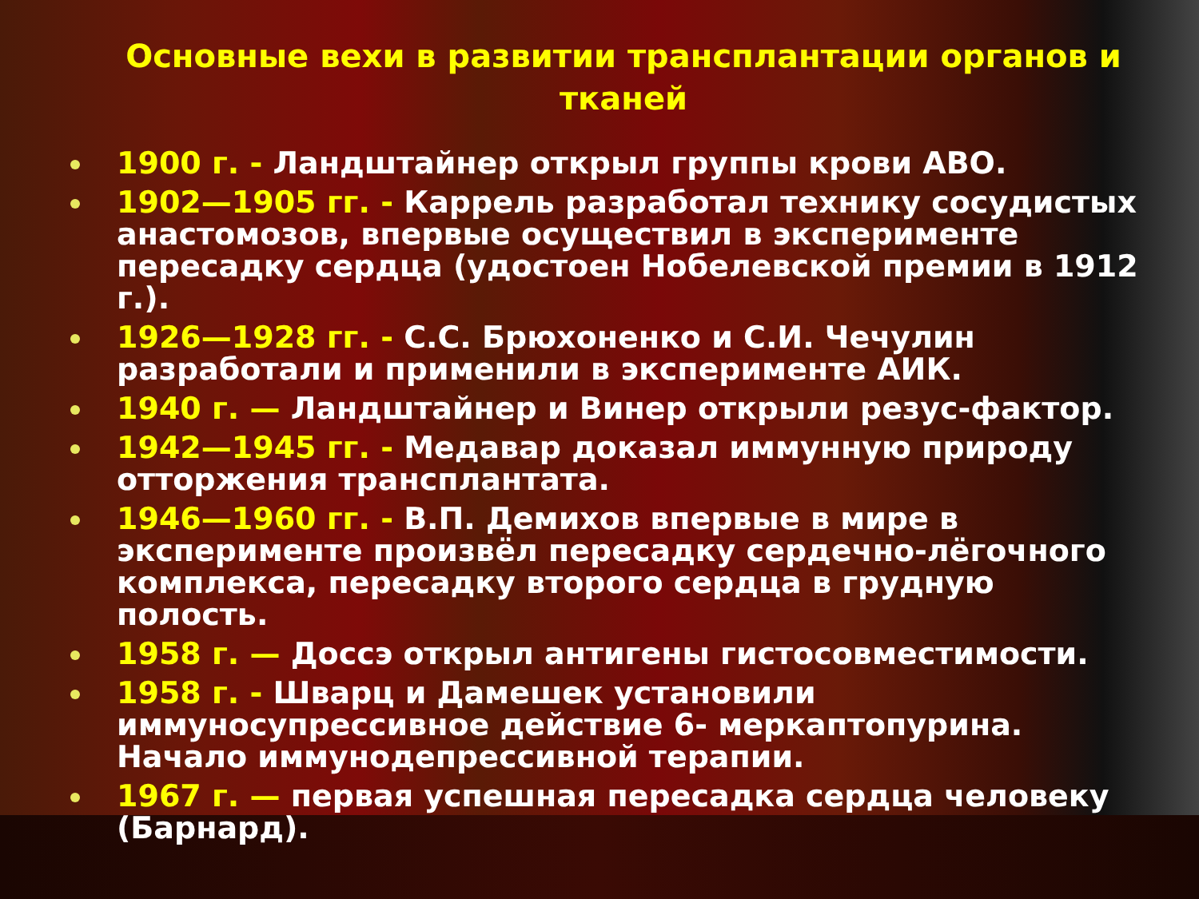Основные вехи в развитии трансплантации органов и тканей
1900 г. - Ландштайнер открыл группы крови АВО.
1902—1905 гг. - Каррель разработал технику сосудистых анастомозов, впервые осуществил в эксперименте пересадку сердца (удостоен Нобелевской премии в 1912 г.).
1926—1928 гг. - С.С. Брюхоненко и С.И. Чечулин разработали и применили в эксперименте АИК.
1940 г. — Ландштайнер и Винер открыли резус-фактор.
1942—1945 гг. - Медавар доказал иммунную природу отторжения трансплантата.
1946—1960 гг. - В.П. Демихов впервые в мире в эксперименте произвёл пересадку сердечно-лёгочного комплекса, пересадку второго сердца в грудную полость.
1958 г. — Доссэ открыл антигены гистосовместимости.
1958 г. - Шварц и Дамешек установили иммуносупрессивное действие 6- меркаптопурина. Начало иммунодепрессивной терапии.
1967 г. — первая успешная пересадка сердца человеку (Барнард).